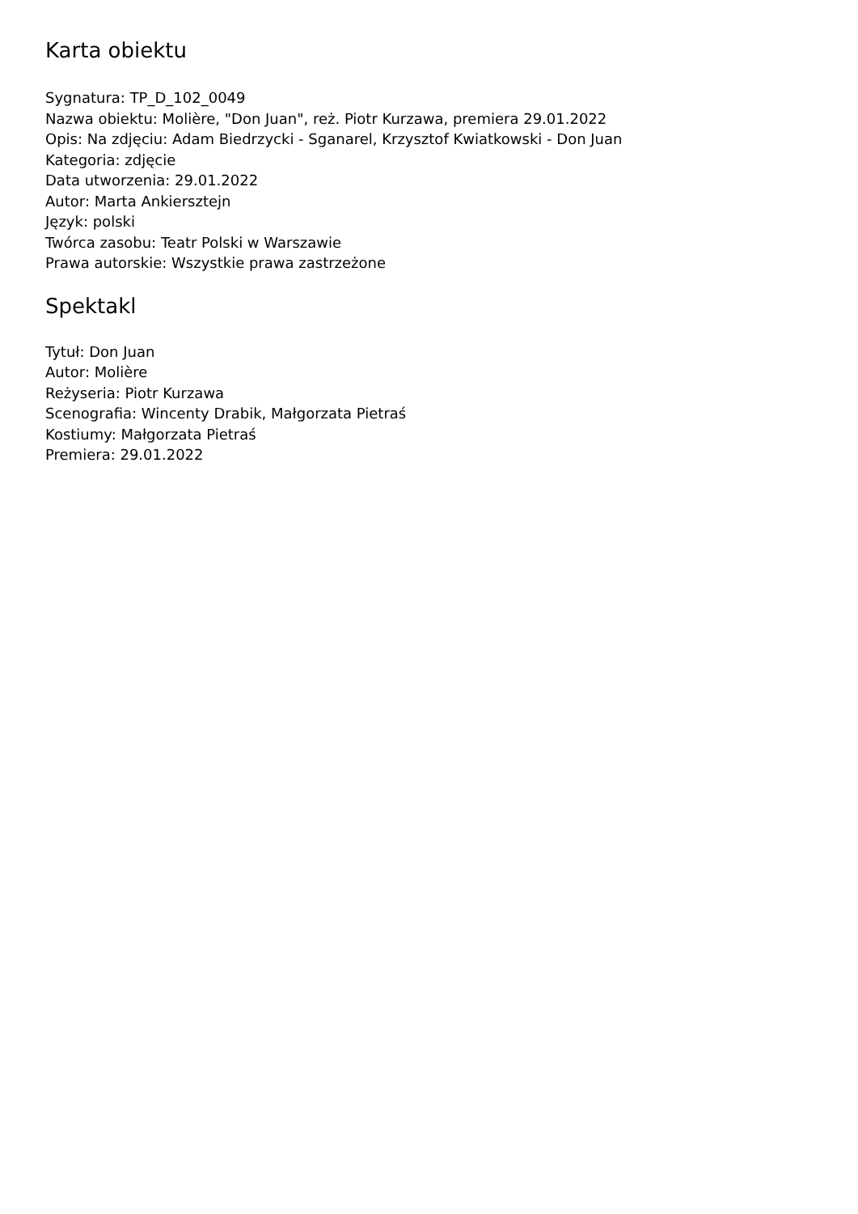Karta obiektu
Sygnatura: TP_D_102_0049
Nazwa obiektu: Molière, "Don Juan", reż. Piotr Kurzawa, premiera 29.01.2022
Opis: Na zdjęciu: Adam Biedrzycki - Sganarel, Krzysztof Kwiatkowski - Don Juan
Kategoria: zdjęcie
Data utworzenia: 29.01.2022
Autor: Marta Ankiersztejn
Język: polski
Twórca zasobu: Teatr Polski w Warszawie
Prawa autorskie: Wszystkie prawa zastrzeżone
Spektakl
Tytuł: Don Juan
Autor: Molière
Reżyseria: Piotr Kurzawa
Scenografia: Wincenty Drabik, Małgorzata Pietraś
Kostiumy: Małgorzata Pietraś
Premiera: 29.01.2022